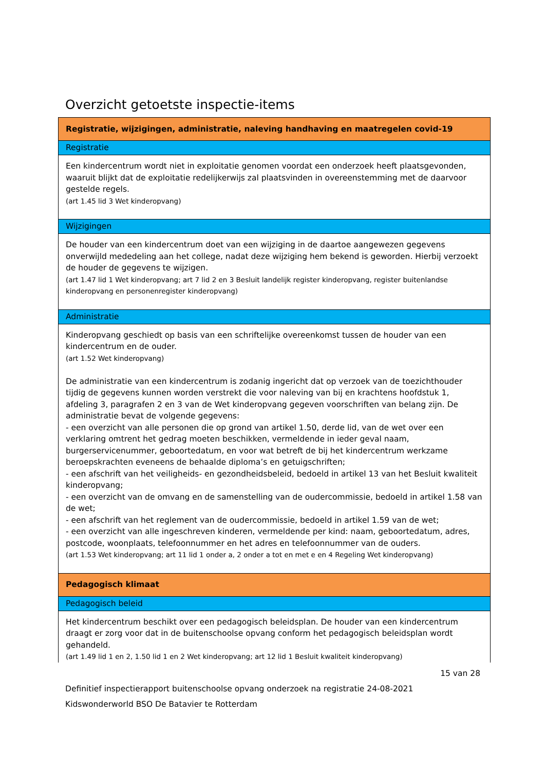Overzicht getoetste inspectie-items
| Registratie, wijzigingen, administratie, naleving handhaving en maatregelen covid-19 |
| Registratie |
| Een kindercentrum wordt niet in exploitatie genomen voordat een onderzoek heeft plaatsgevonden, waaruit blijkt dat de exploitatie redelijkerwijs zal plaatsvinden in overeenstemming met de daarvoor gestelde regels. (art 1.45 lid 3 Wet kinderopvang) |
| Wijzigingen |
| De houder van een kindercentrum doet van een wijziging in de daartoe aangewezen gegevens onverwijld mededeling aan het college, nadat deze wijziging hem bekend is geworden. Hierbij verzoekt de houder de gegevens te wijzigen. (art 1.47 lid 1 Wet kinderopvang; art 7 lid 2 en 3 Besluit landelijk register kinderopvang, register buitenlandse kinderopvang en personenregister kinderopvang) |
| Administratie |
| Kinderopvang geschiedt op basis van een schriftelijke overeenkomst tussen de houder van een kindercentrum en de ouder. (art 1.52 Wet kinderopvang) De administratie van een kindercentrum is zodanig ingericht dat op verzoek van de toezichthouder tijdig de gegevens kunnen worden verstrekt die voor naleving van bij en krachtens hoofdstuk 1, afdeling 3, paragrafen 2 en 3 van de Wet kinderopvang gegeven voorschriften van belang zijn. De administratie bevat de volgende gegevens: - een overzicht van alle personen die op grond van artikel 1.50, derde lid, van de wet over een verklaring omtrent het gedrag moeten beschikken, vermeldende in ieder geval naam, burgerservicenummer, geboortedatum, en voor wat betreft de bij het kindercentrum werkzame beroepskrachten eveneens de behaalde diploma’s en getuigschriften; - een afschrift van het veiligheids- en gezondheidsbeleid, bedoeld in artikel 13 van het Besluit kwaliteit kinderopvang; - een overzicht van de omvang en de samenstelling van de oudercommissie, bedoeld in artikel 1.58 van de wet; - een afschrift van het reglement van de oudercommissie, bedoeld in artikel 1.59 van de wet; - een overzicht van alle ingeschreven kinderen, vermeldende per kind: naam, geboortedatum, adres, postcode, woonplaats, telefoonnummer en het adres en telefoonnummer van de ouders. (art 1.53 Wet kinderopvang; art 11 lid 1 onder a, 2 onder a tot en met e en 4 Regeling Wet kinderopvang) |
| Pedagogisch klimaat |
| Pedagogisch beleid |
| Het kindercentrum beschikt over een pedagogisch beleidsplan. De houder van een kindercentrum draagt er zorg voor dat in de buitenschoolse opvang conform het pedagogisch beleidsplan wordt gehandeld. (art 1.49 lid 1 en 2, 1.50 lid 1 en 2 Wet kinderopvang; art 12 lid 1 Besluit kwaliteit kinderopvang) |
15 van 28
Definitief inspectierapport buitenschoolse opvang onderzoek na registratie 24-08-2021
Kidswonderworld BSO De Batavier te Rotterdam